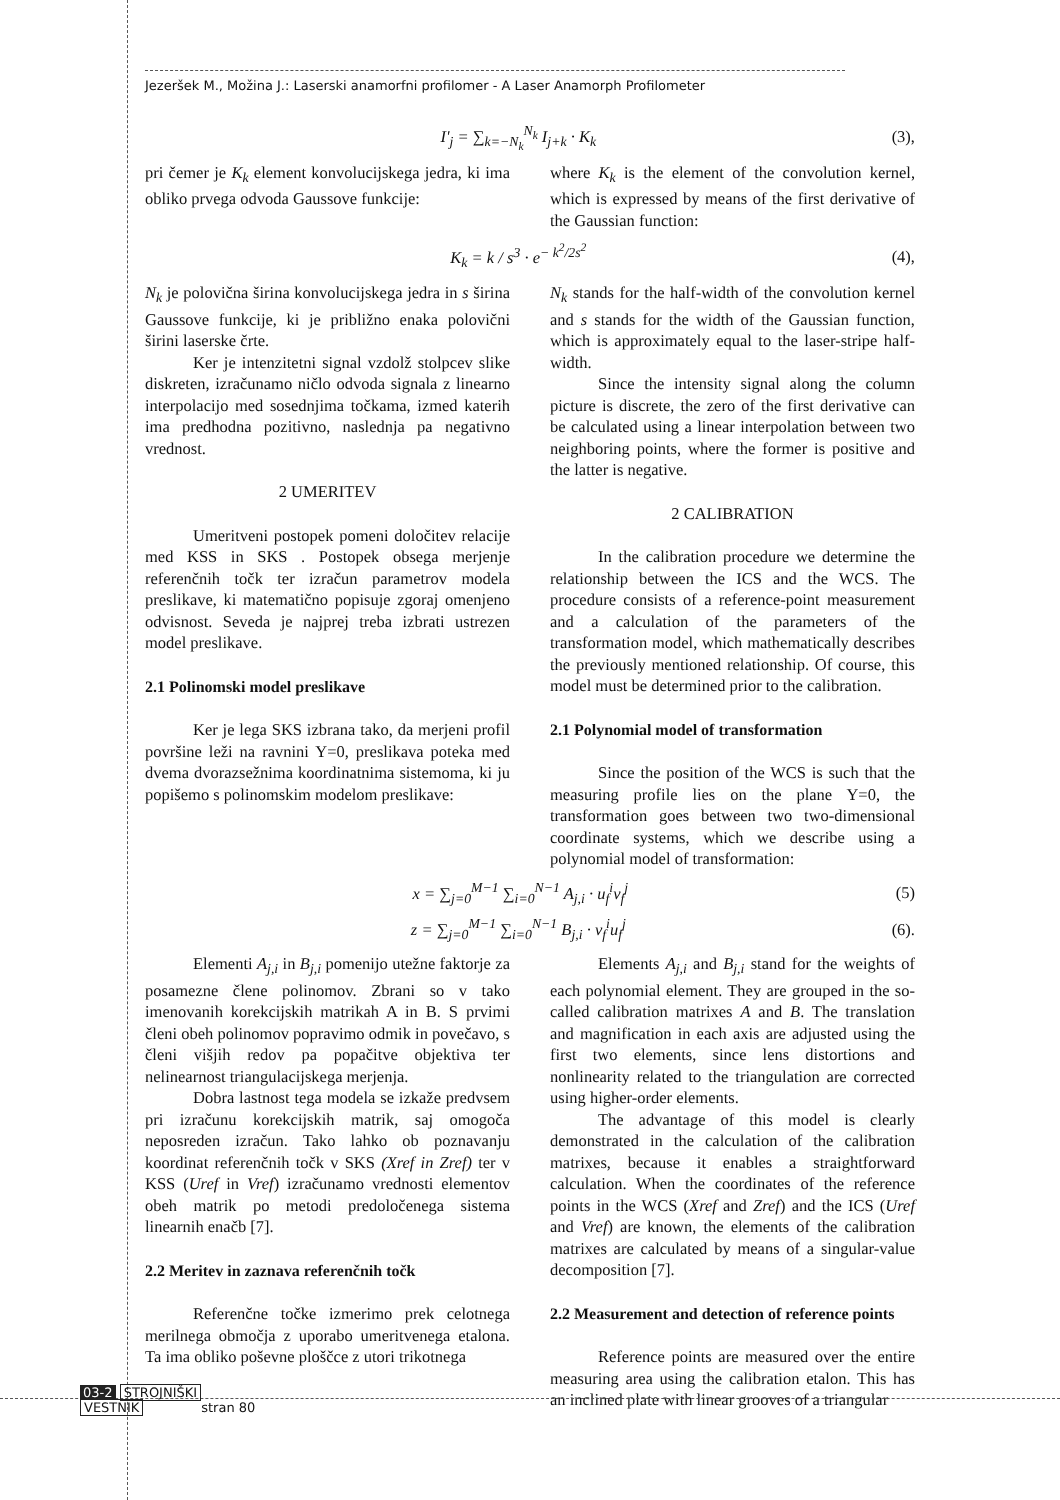Jezeršek M., Možina J.: Laserski anamorfni profilomer - A Laser Anamorph Profilometer
I'<sub>j</sub> = ∑<sub>k=−N<sub>k</sub></sub><sup>N<sub>k</sub></sup> I<sub>j+k</sub> · K<sub>k</sub> (3),
pri čemer je K<sub>k</sub> element konvolucijskega jedra, ki ima obliko prvega odvoda Gaussove funkcije:
where K<sub>k</sub> is the element of the convolution kernel, which is expressed by means of the first derivative of the Gaussian function:
K<sub>k</sub> = k / s<sup>3</sup> · e<sup>− k<sup>2</sup>/2s<sup>2</sup></sup> (4),
N<sub>k</sub> je polovična širina konvolucijskega jedra in s širina Gaussove funkcije, ki je približno enaka polovični širini laserske črte.
Ker je intenzitetni signal vzdolž stolpcev slike diskreten, izračunamo ničlo odvoda signala z linearno interpolacijo med sosednjima točkama, izmed katerih ima predhodna pozitivno, naslednja pa negativno vrednost.
2 UMERITEV
Umeritveni postopek pomeni določitev relacije med KSS in SKS . Postopek obsega merjenje referenčnih točk ter izračun parametrov modela preslikave, ki matematično popisuje zgoraj omenjeno odvisnost. Seveda je najprej treba izbrati ustrezen model preslikave.
2.1 Polinomski model preslikave
Ker je lega SKS izbrana tako, da merjeni profil površine leži na ravnini Y=0, preslikava poteka med dvema dvorazsežnima koordinatnima sistemoma, ki ju popišemo s polinomskim modelom preslikave:
N<sub>k</sub> stands for the half-width of the convolution kernel and s stands for the width of the Gaussian function, which is approximately equal to the laser-stripe half-width.
Since the intensity signal along the column picture is discrete, the zero of the first derivative can be calculated using a linear interpolation between two neighboring points, where the former is positive and the latter is negative.
2 CALIBRATION
In the calibration procedure we determine the relationship between the ICS and the WCS. The procedure consists of a reference-point measurement and a calculation of the parameters of the transformation model, which mathematically describes the previously mentioned relationship. Of course, this model must be determined prior to the calibration.
2.1 Polynomial model of transformation
Since the position of the WCS is such that the measuring profile lies on the plane Y=0, the transformation goes between two two-dimensional coordinate systems, which we describe using a polynomial model of transformation:
x = ∑<sub>j=0</sub><sup>M−1</sup> ∑<sub>i=0</sub><sup>N−1</sup> A<sub>j,i</sub> · u<sub>f</sub><sup>i</sup>v<sub>f</sub><sup>j</sup> (5)
z = ∑<sub>j=0</sub><sup>M−1</sup> ∑<sub>i=0</sub><sup>N−1</sup> B<sub>j,i</sub> · v<sub>f</sub><sup>i</sup>u<sub>f</sub><sup>j</sup> (6).
Elementi A<sub>j,i</sub> in B<sub>j,i</sub> pomenijo utežne faktorje za posamezne člene polinomov. Zbrani so v tako imenovanih korekcijskih matrikah A in B. S prvimi členi obeh polinomov popravimo odmik in povečavo, s členi višjih redov pa popačitve objektiva ter nelinearnost triangulacijskega merjenja.
Dobra lastnost tega modela se izkaže predvsem pri izračunu korekcijskih matrik, saj omogoča neposreden izračun. Tako lahko ob poznavanju koordinat referenčnih točk v SKS (Xref in Zref) ter v KSS (Uref in Vref) izračunamo vrednosti elementov obeh matrik po metodi predoločenega sistema linearnih enačb [7].
2.2 Meritev in zaznava referenčnih točk
Referenčne točke izmerimo prek celotnega merilnega območja z uporabo umeritvenega etalona. Ta ima obliko poševne ploščce z utori trikotnega
Elements A<sub>j,i</sub> and B<sub>j,i</sub> stand for the weights of each polynomial element. They are grouped in the so-called calibration matrixes A and B. The translation and magnification in each axis are adjusted using the first two elements, since lens distortions and nonlinearity related to the triangulation are corrected using higher-order elements.
The advantage of this model is clearly demonstrated in the calculation of the calibration matrixes, because it enables a straightforward calculation. When the coordinates of the reference points in the WCS (Xref and Zref) and the ICS (Uref and Vref) are known, the elements of the calibration matrixes are calculated by means of a singular-value decomposition [7].
2.2 Measurement and detection of reference points
Reference points are measured over the entire measuring area using the calibration etalon. This has an inclined plate with linear grooves of a triangular
03-2 STROJNIŠKI
VESTNIK stran 80